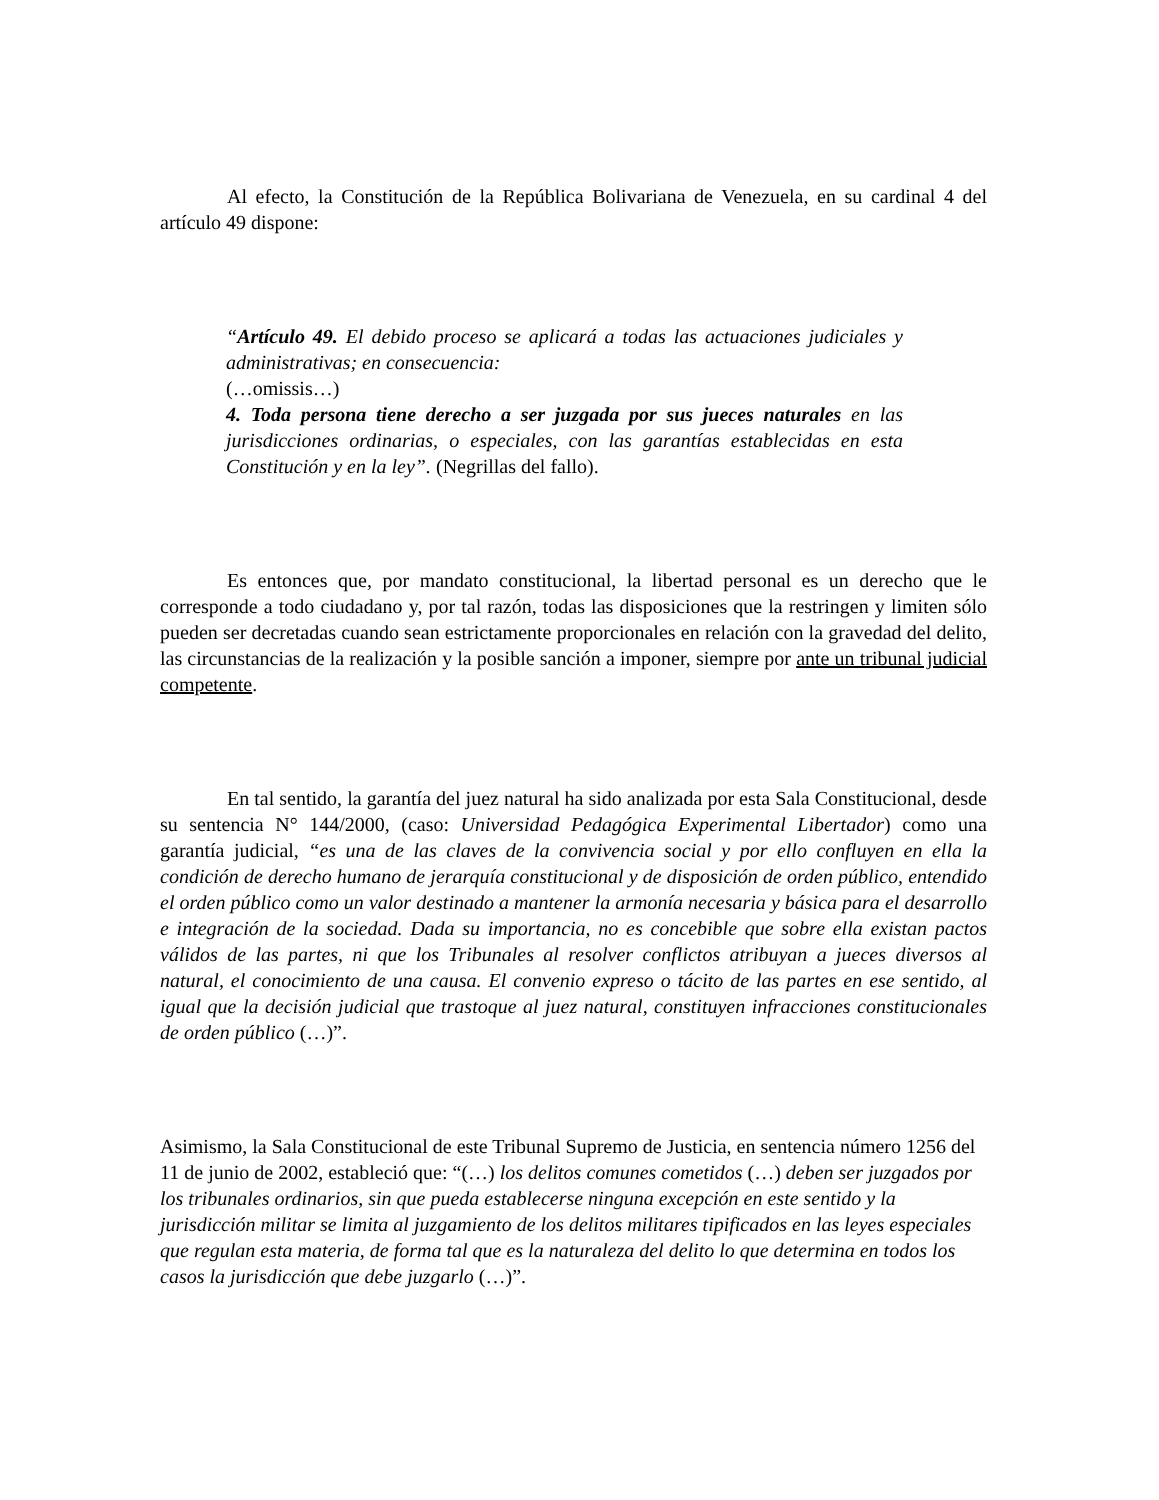Al efecto, la Constitución de la República Bolivariana de Venezuela, en su cardinal 4 del artículo 49 dispone:
“Artículo 49. El debido proceso se aplicará a todas las actuaciones judiciales y administrativas; en consecuencia:
(…omissis…)
4. Toda persona tiene derecho a ser juzgada por sus jueces naturales en las jurisdicciones ordinarias, o especiales, con las garantías establecidas en esta Constitución y en la ley”. (Negrillas del fallo).
Es entonces que, por mandato constitucional, la libertad personal es un derecho que le corresponde a todo ciudadano y, por tal razón, todas las disposiciones que la restringen y limiten sólo pueden ser decretadas cuando sean estrictamente proporcionales en relación con la gravedad del delito, las circunstancias de la realización y la posible sanción a imponer, siempre por ante un tribunal judicial competente.
En tal sentido, la garantía del juez natural ha sido analizada por esta Sala Constitucional, desde su sentencia N° 144/2000, (caso: Universidad Pedagógica Experimental Libertador) como una garantía judicial, “es una de las claves de la convivencia social y por ello confluyen en ella la condición de derecho humano de jerarquía constitucional y de disposición de orden público, entendido el orden público como un valor destinado a mantener la armonía necesaria y básica para el desarrollo e integración de la sociedad. Dada su importancia, no es concebible que sobre ella existan pactos válidos de las partes, ni que los Tribunales al resolver conflictos atribuyan a jueces diversos al natural, el conocimiento de una causa. El convenio expreso o tácito de las partes en ese sentido, al igual que la decisión judicial que trastoque al juez natural, constituyen infracciones constitucionales de orden público (…)”.
Asimismo, la Sala Constitucional de este Tribunal Supremo de Justicia, en sentencia número 1256 del 11 de junio de 2002, estableció que: “(…) los delitos comunes cometidos (…) deben ser juzgados por los tribunales ordinarios, sin que pueda establecerse ninguna excepción en este sentido y la jurisdicción militar se limita al juzgamiento de los delitos militares tipificados en las leyes especiales que regulan esta materia, de forma tal que es la naturaleza del delito lo que determina en todos los casos la jurisdicción que debe juzgarlo (…)”.